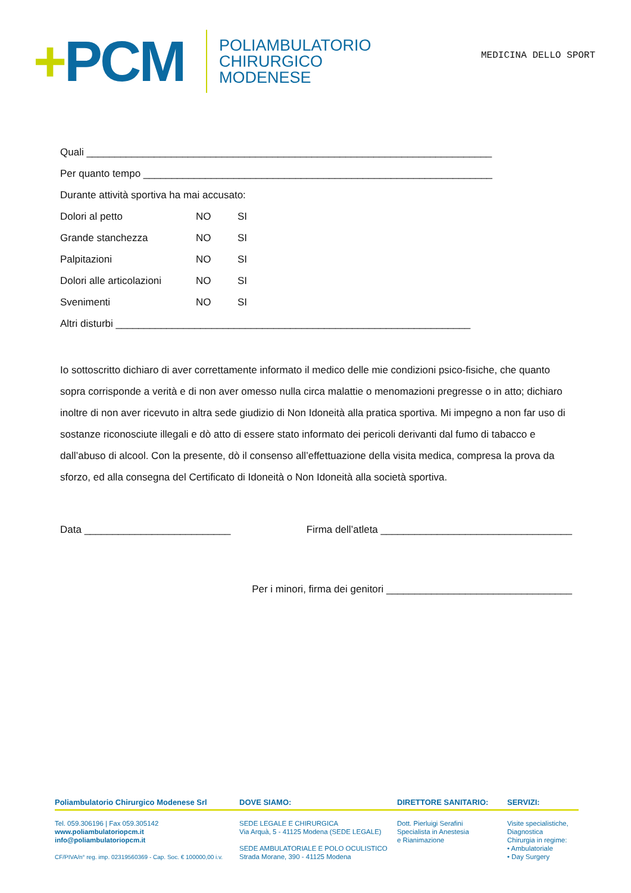+PCM
POLIAMBULATORIO
CHIRURGICO
MODENESE
MEDICINA DELLO SPORT
Quali ________________________________________________________________________
Per quanto tempo ______________________________________________________________
Durante attività sportiva ha mai accusato:
Dolori al petto NO SI
Grande stanchezza NO SI
Palpitazioni NO SI
Dolori alle articolazioni
NO SI
Svenimenti NO SI
Altri disturbi _______________________________________________________________
Io sottoscritto dichiaro di aver correttamente informato il medico delle mie condizioni psico-fisiche, che quanto sopra corrisponde a verità e di non aver omesso nulla circa malattie o menomazioni pregresse o in atto; dichiaro inoltre di non aver ricevuto in altra sede giudizio di Non Idoneità alla pratica sportiva. Mi impegno a non far uso di sostanze riconosciute illegali e dò atto di essere stato informato dei pericoli derivanti dal fumo di tabacco e dall’abuso di alcool. Con la presente, dò il consenso all’effettuazione della visita medica, compresa la prova da sforzo, ed alla consegna del Certificato di Idoneità o Non Idoneità alla società sportiva.
Data __________________________
Firma dell’atleta __________________________________
Per i minori, firma dei genitori _________________________________
Poliambulatorio Chirurgico Modenese Srl DOVE SIAMO: DIRETTORE SANITARIO: SERVIZI:
Tel. 059.306196 | Fax 059.305142
www.poliambulatoriopcm.it
info@poliambulatoriopcm.it
CF/PIVA/n° reg. imp. 02319560369 - Cap. Soc. € 100000,00 i.v.
SEDE LEGALE E CHIRURGICA
Via Arquà, 5 - 41125 Modena (SEDE LEGALE)
SEDE AMBULATORIALE E POLO OCULISTICO
Strada Morane, 390 - 41125 Modena
Dott. Pierluigi Serafini
Specialista in Anestesia
e Rianimazione
Visite specialistiche, Diagnostica
Chirurgia in regime:
• Ambulatoriale
• Day Surgery